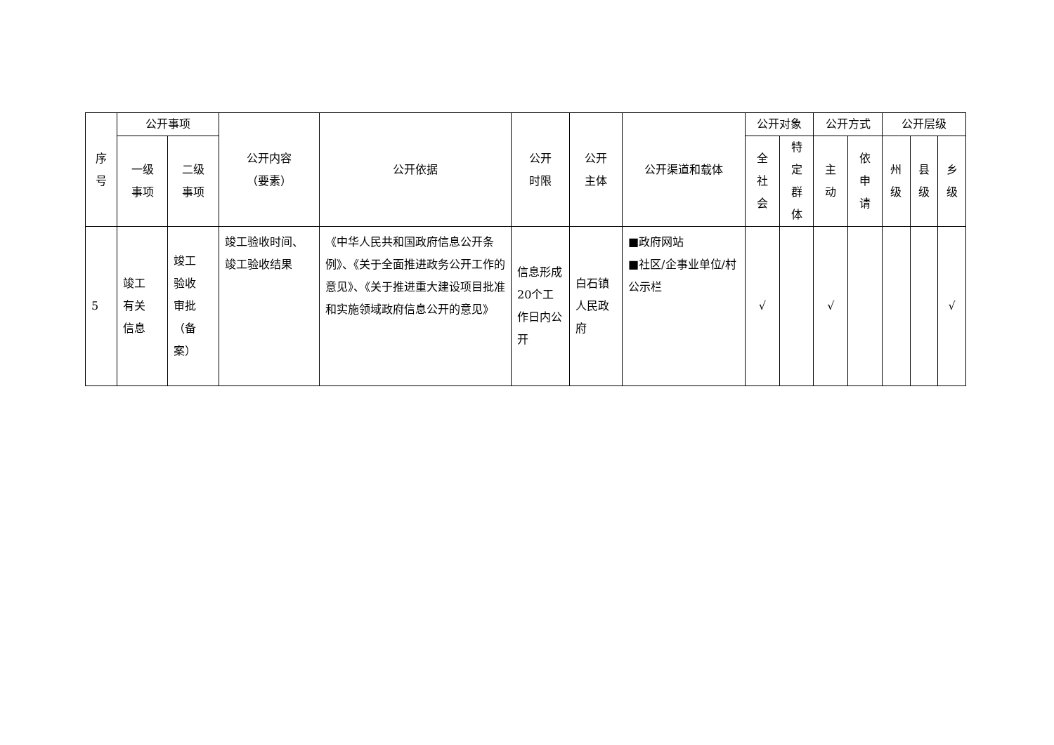| 序 号 | 公开事项 | | 公开内容 （要素） | 公开依据 | 公开 时限 | 公开 主体 | 公开渠道和载体 | 公开对象 | | 公开方式 | | 公开层级 | | |
| --- | --- | --- | --- | --- | --- | --- | --- | --- | --- | --- | --- | --- | --- | --- |
| | 一级 事项 | 二级 事项 | | | | | | 全 社 会 | 特 定 群 体 | 主 动 | 依 申 请 | 州 级 | 县 级 | 乡 级 |
| 5 | 竣工 有关 信息 | 竣工 验收 审批 （备 案） | 竣工验收时间、竣工验收结果 | 《中华人民共和国政府信息公开条例》、《关于全面推进政务公开工作的意见》、《关于推进重大建设项目批准和实施领域政府信息公开的意见》 | 信息形成20个工作日内公开 | 白石镇人民政府 | ■政府网站 ■社区/企事业单位/村公示栏 | √ | | √ | | | | √ |